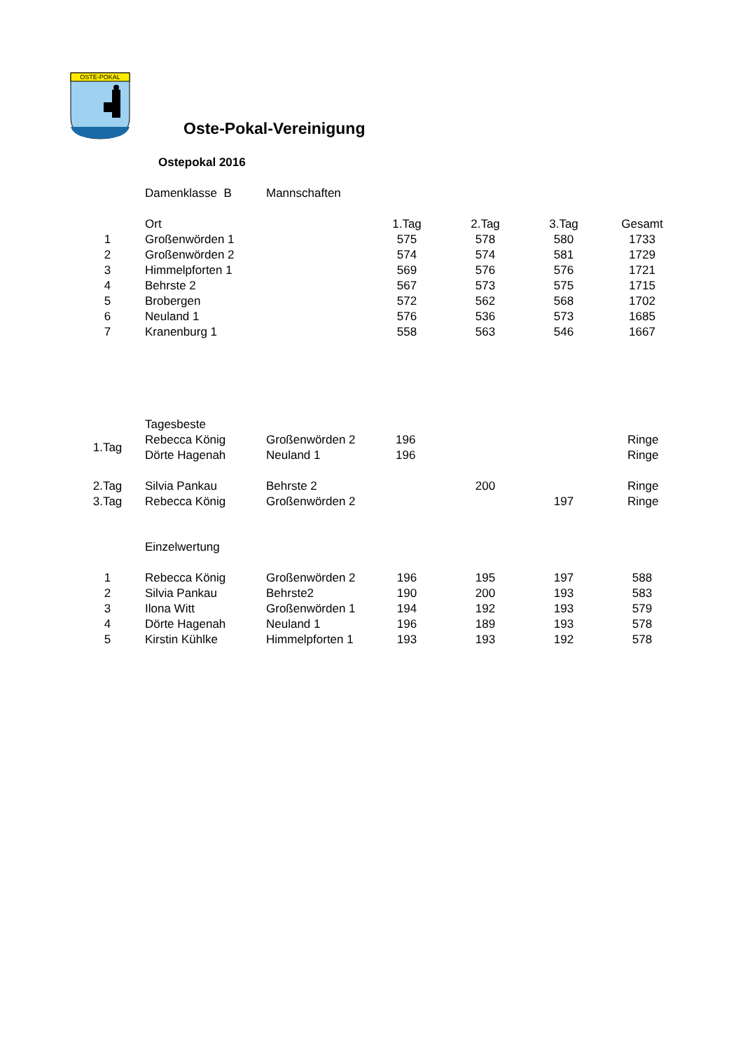OSTE-POKAL
Oste-Pokal-Vereinigung
Ostepokal 2016
| | Damenklasse B | Mannschaften |
| | Ort | | 1.Tag | 2.Tag | 3.Tag | Gesamt |
| 1 | Großenwörden 1 | | 575 | 578 | 580 | 1733 |
| 2 | Großenwörden 2 | | 574 | 574 | 581 | 1729 |
| 3 | Himmelpforten 1 | | 569 | 576 | 576 | 1721 |
| 4 | Behrste 2 | | 567 | 573 | 575 | 1715 |
| 5 | Brobergen | | 572 | 562 | 568 | 1702 |
| 6 | Neuland 1 | | 576 | 536 | 573 | 1685 |
| 7 | Kranenburg 1 | | 558 | 563 | 546 | 1667 |
| | Tagesbeste | | | | | |
| 1.Tag | Rebecca König | Großenwörden 2 | 196 | | | Ringe |
| | Dörte Hagenah | Neuland 1 | 196 | | | Ringe |
| 2.Tag | Silvia Pankau | Behrste 2 | | 200 | | Ringe |
| 3.Tag | Rebecca König | Großenwörden 2 | | | 197 | Ringe |
| | Einzelwertung |
| 1 | Rebecca König | Großenwörden 2 | 196 | 195 | 197 | 588 |
| 2 | Silvia Pankau | Behrste2 | 190 | 200 | 193 | 583 |
| 3 | Ilona Witt | Großenwörden 1 | 194 | 192 | 193 | 579 |
| 4 | Dörte Hagenah | Neuland 1 | 196 | 189 | 193 | 578 |
| 5 | Kirstin Kühlke | Himmelpforten 1 | 193 | 193 | 192 | 578 |